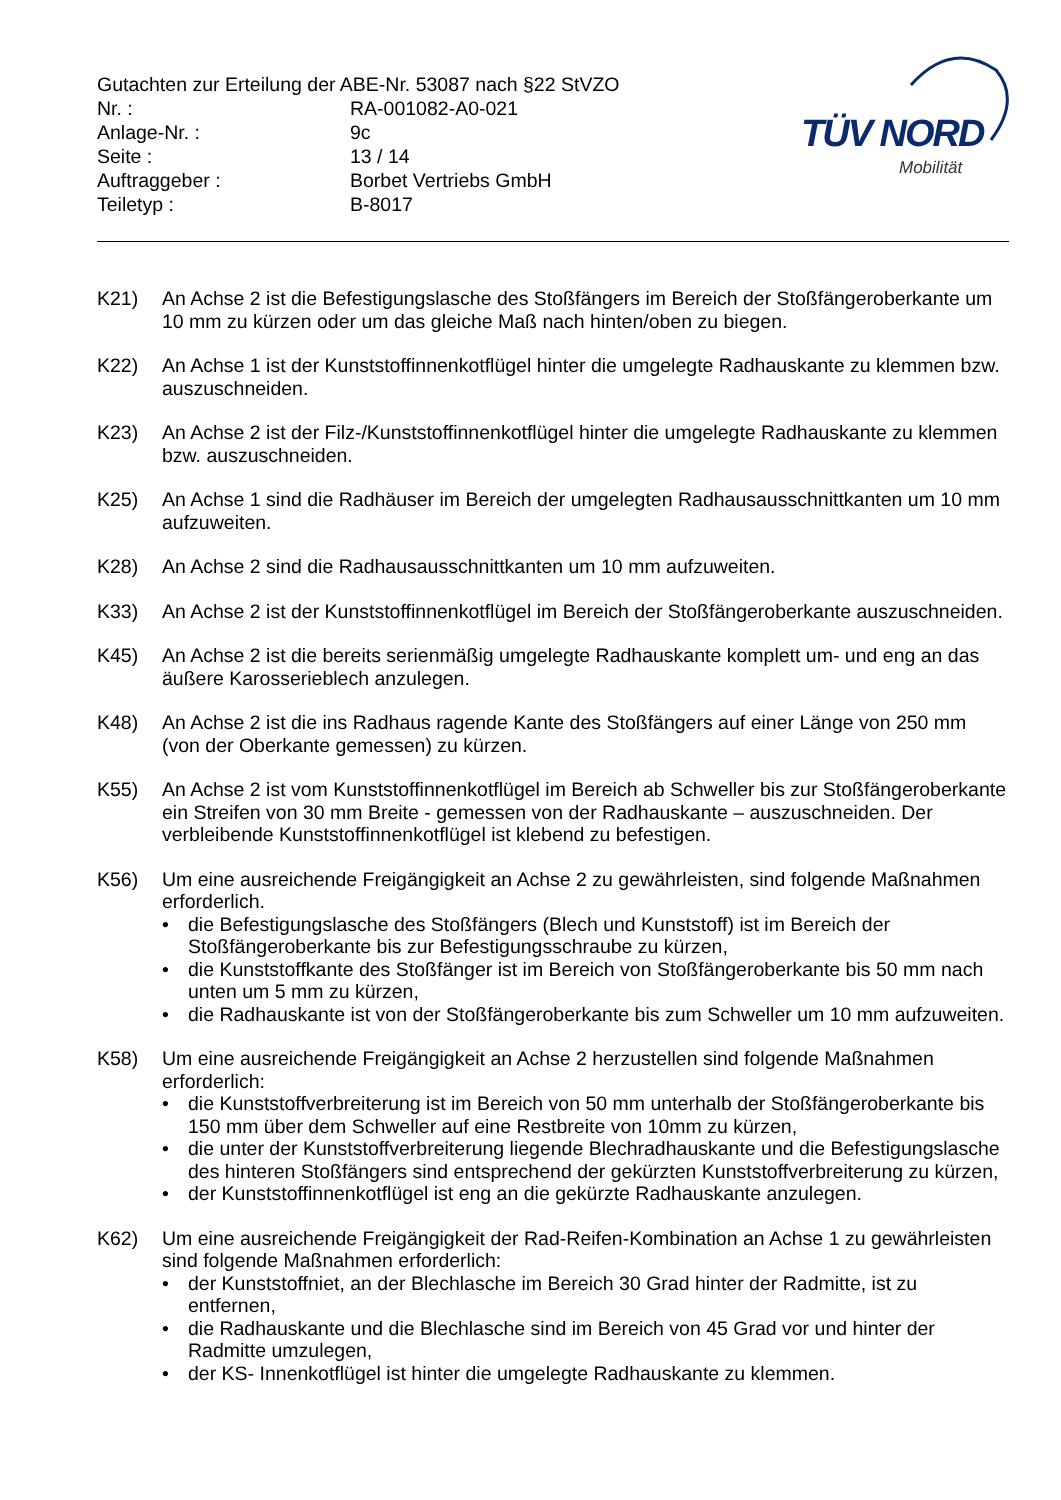TÜV NORD
Mobilität
Gutachten zur Erteilung der ABE-Nr. 53087 nach §22 StVZO
Nr. : RA-001082-A0-021
Anlage-Nr. : 9c
Seite : 13 / 14
Auftraggeber : Borbet Vertriebs GmbH
Teiletyp : B-8017
K21) An Achse 2 ist die Befestigungslasche des Stoßfängers im Bereich der Stoßfängeroberkante um 10 mm zu kürzen oder um das gleiche Maß nach hinten/oben zu biegen.
K22) An Achse 1 ist der Kunststoffinnenkotflügel hinter die umgelegte Radhauskante zu klemmen bzw. auszuschneiden.
K23) An Achse 2 ist der Filz-/Kunststoffinnenkotflügel hinter die umgelegte Radhauskante zu klemmen bzw. auszuschneiden.
K25) An Achse 1 sind die Radhäuser im Bereich der umgelegten Radhausausschnittkanten um 10 mm aufzuweiten.
K28) An Achse 2 sind die Radhausausschnittkanten um 10 mm aufzuweiten.
K33) An Achse 2 ist der Kunststoffinnenkotflügel im Bereich der Stoßfängeroberkante auszuschneiden.
K45) An Achse 2 ist die bereits serienmäßig umgelegte Radhauskante komplett um- und eng an das äußere Karosserieblech anzulegen.
K48) An Achse 2 ist die ins Radhaus ragende Kante des Stoßfängers auf einer Länge von 250 mm (von der Oberkante gemessen) zu kürzen.
K55) An Achse 2 ist vom Kunststoffinnenkotflügel im Bereich ab Schweller bis zur Stoßfängeroberkante ein Streifen von 30 mm Breite - gemessen von der Radhauskante – auszuschneiden. Der verbleibende Kunststoffinnenkotflügel ist klebend zu befestigen.
K56) Um eine ausreichende Freigängigkeit an Achse 2 zu gewährleisten, sind folgende Maßnahmen erforderlich.
• die Befestigungslasche des Stoßfängers (Blech und Kunststoff) ist im Bereich der Stoßfängeroberkante bis zur Befestigungsschraube zu kürzen,
• die Kunststoffkante des Stoßfänger ist im Bereich von Stoßfängeroberkante bis 50 mm nach unten um 5 mm zu kürzen,
• die Radhauskante ist von der Stoßfängeroberkante bis zum Schweller um 10 mm aufzuweiten.
K58) Um eine ausreichende Freigängigkeit an Achse 2 herzustellen sind folgende Maßnahmen erforderlich:
• die Kunststoffverbreiterung ist im Bereich von 50 mm unterhalb der Stoßfängeroberkante bis 150 mm über dem Schweller auf eine Restbreite von 10mm zu kürzen,
• die unter der Kunststoffverbreiterung liegende Blechradhauskante und die Befestigungslasche des hinteren Stoßfängers sind entsprechend der gekürzten Kunststoffverbreiterung zu kürzen,
• der Kunststoffinnenkotflügel ist eng an die gekürzte Radhauskante anzulegen.
K62) Um eine ausreichende Freigängigkeit der Rad-Reifen-Kombination an Achse 1 zu gewährleisten sind folgende Maßnahmen erforderlich:
• der Kunststoffniet, an der Blechlasche im Bereich 30 Grad hinter der Radmitte, ist zu entfernen,
• die Radhauskante und die Blechlasche sind im Bereich von 45 Grad vor und hinter der Radmitte umzulegen,
• der KS- Innenkotflügel ist hinter die umgelegte Radhauskante zu klemmen.